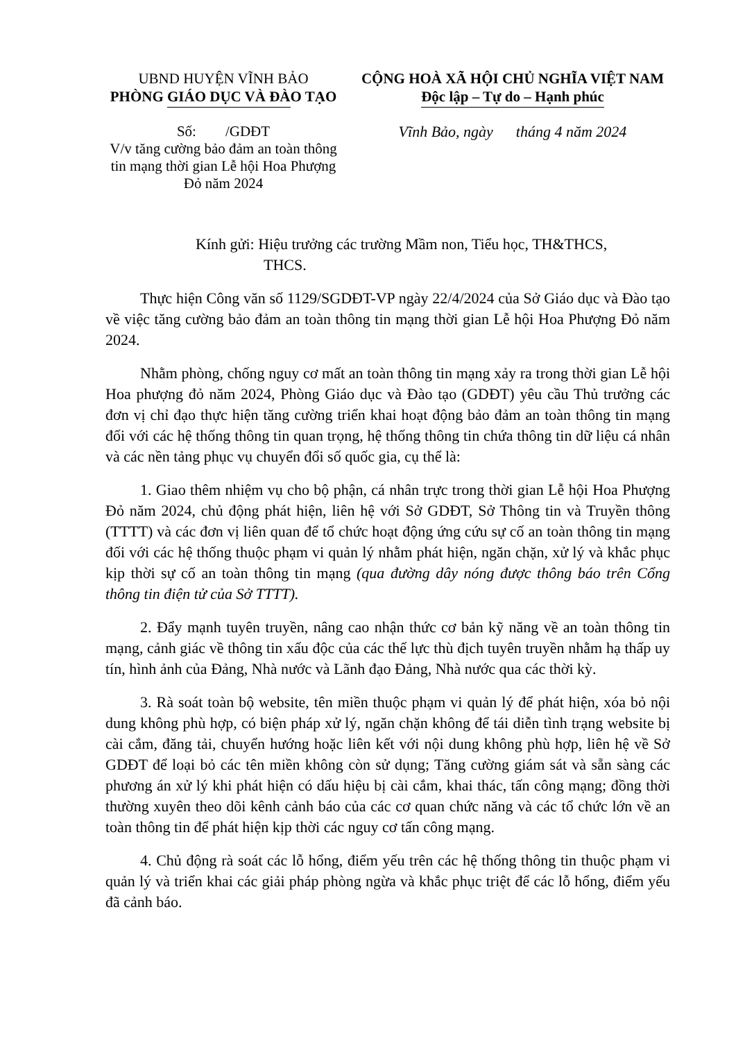UBND HUYỆN VĨNH BẢO
PHÒNG GIÁO DỤC VÀ ĐÀO TẠO
CỘNG HOÀ XÃ HỘI CHỦ NGHĨA VIỆT NAM
Độc lập – Tự do – Hạnh phúc
Số: /GDĐT
V/v tăng cường bảo đảm an toàn thông tin mạng thời gian Lễ hội Hoa Phượng Đỏ năm 2024
Vĩnh Bảo, ngày tháng 4 năm 2024
Kính gửi: Hiệu trưởng các trường Mầm non, Tiểu học, TH&THCS,
THCS.
Thực hiện Công văn số 1129/SGDĐT-VP ngày 22/4/2024 của Sở Giáo dục và Đào tạo về việc tăng cường bảo đảm an toàn thông tin mạng thời gian Lễ hội Hoa Phượng Đỏ năm 2024.
Nhằm phòng, chống nguy cơ mất an toàn thông tin mạng xảy ra trong thời gian Lễ hội Hoa phượng đỏ năm 2024, Phòng Giáo dục và Đào tạo (GDĐT) yêu cầu Thủ trưởng các đơn vị chỉ đạo thực hiện tăng cường triển khai hoạt động bảo đảm an toàn thông tin mạng đối với các hệ thống thông tin quan trọng, hệ thống thông tin chứa thông tin dữ liệu cá nhân và các nền tảng phục vụ chuyển đổi số quốc gia, cụ thể là:
1. Giao thêm nhiệm vụ cho bộ phận, cá nhân trực trong thời gian Lễ hội Hoa Phượng Đỏ năm 2024, chủ động phát hiện, liên hệ với Sở GDĐT, Sở Thông tin và Truyền thông (TTTT) và các đơn vị liên quan để tổ chức hoạt động ứng cứu sự cố an toàn thông tin mạng đối với các hệ thống thuộc phạm vi quản lý nhằm phát hiện, ngăn chặn, xử lý và khắc phục kịp thời sự cố an toàn thông tin mạng (qua đường dây nóng được thông báo trên Cổng thông tin điện tử của Sở TTTT).
2. Đẩy mạnh tuyên truyền, nâng cao nhận thức cơ bản kỹ năng về an toàn thông tin mạng, cảnh giác về thông tin xấu độc của các thế lực thù địch tuyên truyền nhằm hạ thấp uy tín, hình ảnh của Đảng, Nhà nước và Lãnh đạo Đảng, Nhà nước qua các thời kỳ.
3. Rà soát toàn bộ website, tên miền thuộc phạm vi quản lý để phát hiện, xóa bỏ nội dung không phù hợp, có biện pháp xử lý, ngăn chặn không để tái diễn tình trạng website bị cài cắm, đăng tải, chuyển hướng hoặc liên kết với nội dung không phù hợp, liên hệ về Sở GDĐT để loại bỏ các tên miền không còn sử dụng; Tăng cường giám sát và sẵn sàng các phương án xử lý khi phát hiện có dấu hiệu bị cài cắm, khai thác, tấn công mạng; đồng thời thường xuyên theo dõi kênh cảnh báo của các cơ quan chức năng và các tổ chức lớn về an toàn thông tin để phát hiện kịp thời các nguy cơ tấn công mạng.
4. Chủ động rà soát các lỗ hổng, điểm yếu trên các hệ thống thông tin thuộc phạm vi quản lý và triển khai các giải pháp phòng ngừa và khắc phục triệt để các lỗ hổng, điểm yếu đã cảnh báo.